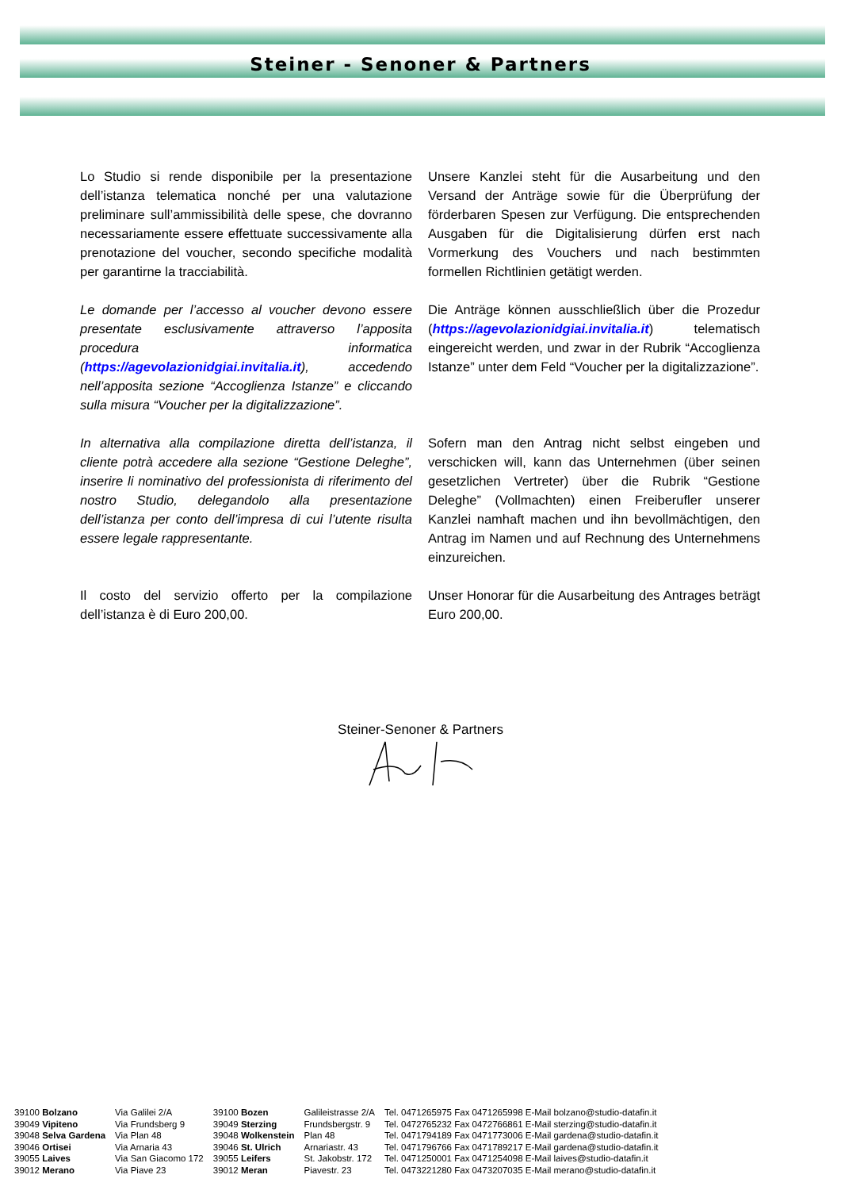Steiner - Senoner & Partners
Lo Studio si rende disponibile per la presentazione dell’istanza telematica nonché per una valutazione preliminare sull’ammissibilità delle spese, che dovranno necessariamente essere effettuate successivamente alla prenotazione del voucher, secondo specifiche modalità per garantirne la tracciabilità.
Unsere Kanzlei steht für die Ausarbeitung und den Versand der Anträge sowie für die Überprüfung der förderbaren Spesen zur Verfügung. Die entsprechenden Ausgaben für die Digitalisierung dürfen erst nach Vormerkung des Vouchers und nach bestimmten formellen Richtlinien getätigt werden.
Le domande per l’accesso al voucher devono essere presentate esclusivamente attraverso l’apposita procedura informatica (https://agevolazionidgiai.invitalia.it), accedendo nell’apposita sezione “Accoglienza Istanze” e cliccando sulla misura “Voucher per la digitalizzazione”.
Die Anträge können ausschließlich über die Prozedur (https://agevolazionidgiai.invitalia.it) telematisch eingereicht werden, und zwar in der Rubrik “Accoglienza Istanze” unter dem Feld “Voucher per la digitalizzazione”.
In alternativa alla compilazione diretta dell’istanza, il cliente potrà accedere alla sezione “Gestione Deleghe”, inserire li nominativo del professionista di riferimento del nostro Studio, delegandolo alla presentazione dell’istanza per conto dell’impresa di cui l’utente risulta essere legale rappresentante.
Sofern man den Antrag nicht selbst eingeben und verschicken will, kann das Unternehmen (über seinen gesetzlichen Vertreter) über die Rubrik “Gestione Deleghe” (Vollmachten) einen Freiberufler unserer Kanzlei namhaft machen und ihn bevollmächtigen, den Antrag im Namen und auf Rechnung des Unternehmens einzureichen.
Il costo del servizio offerto per la compilazione dell’istanza è di Euro 200,00.
Unser Honorar für die Ausarbeitung des Antrages beträgt Euro 200,00.
Steiner-Senoner & Partners
| 39100 Bolzano | Via Galilei 2/A | 39100 Bozen | Galileistrasse 2/A | Tel. 0471265975 Fax 0471265998 E-Mail bolzano@studio-datafin.it |
| 39049 Vipiteno | Via Frundsberg 9 | 39049 Sterzing | Frundsbergstr. 9 | Tel. 0472765232 Fax 0472766861 E-Mail sterzing@studio-datafin.it |
| 39048 Selva Gardena | Via Plan 48 | 39048 Wolkenstein | Plan 48 | Tel. 0471794189 Fax 0471773006 E-Mail gardena@studio-datafin.it |
| 39046 Ortisei | Via Arnaria 43 | 39046 St. Ulrich | Arnariastr. 43 | Tel. 0471796766 Fax 0471789217 E-Mail gardena@studio-datafin.it |
| 39055 Laives | Via San Giacomo 172 | 39055 Leifers | St. Jakobstr. 172 | Tel. 0471250001 Fax 0471254098 E-Mail laives@studio-datafin.it |
| 39012 Merano | Via Piave 23 | 39012 Meran | Piavestr. 23 | Tel. 0473221280 Fax 0473207035 E-Mail merano@studio-datafin.it |